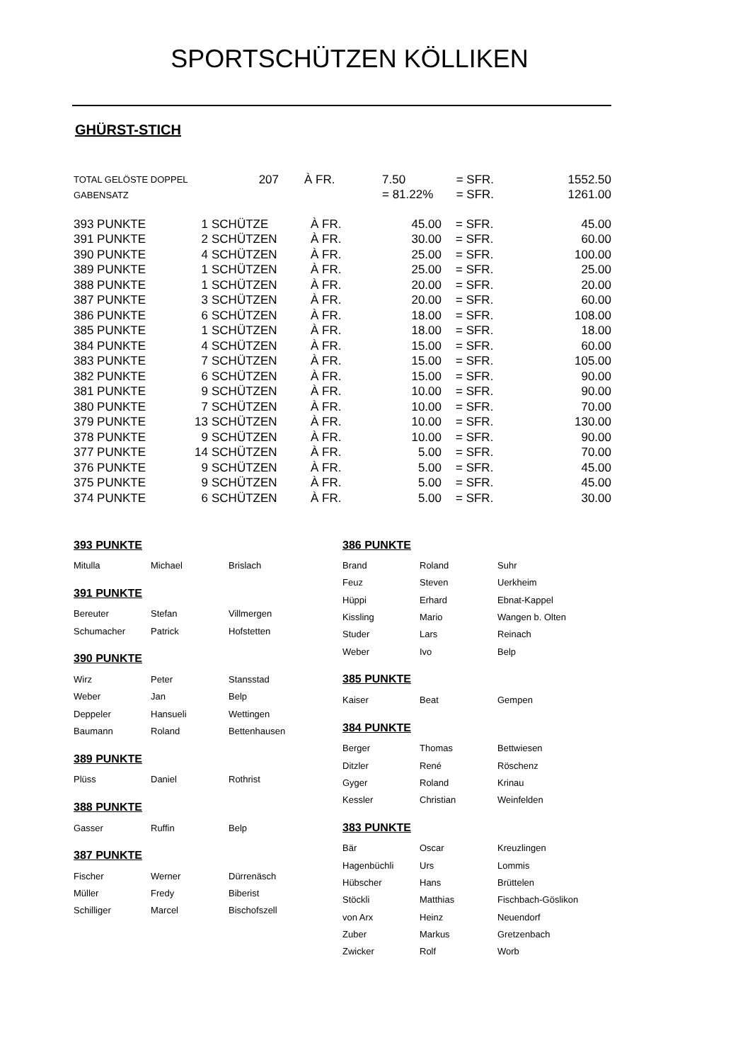SPORTSCHÜTZEN KÖLLIKEN
GHÜRST-STICH
| TOTAL GELÖSTE DOPPEL | 207 | À FR. | 7.50 | = SFR. | 1552.50 |
| GABENSATZ | | | = 81.22% | = SFR. | 1261.00 |
| 393 PUNKTE | 1 | SCHÜTZE | À FR. | 45.00 | = SFR. | 45.00 |
| 391 PUNKTE | 2 | SCHÜTZEN | À FR. | 30.00 | = SFR. | 60.00 |
| 390 PUNKTE | 4 | SCHÜTZEN | À FR. | 25.00 | = SFR. | 100.00 |
| 389 PUNKTE | 1 | SCHÜTZEN | À FR. | 25.00 | = SFR. | 25.00 |
| 388 PUNKTE | 1 | SCHÜTZEN | À FR. | 20.00 | = SFR. | 20.00 |
| 387 PUNKTE | 3 | SCHÜTZEN | À FR. | 20.00 | = SFR. | 60.00 |
| 386 PUNKTE | 6 | SCHÜTZEN | À FR. | 18.00 | = SFR. | 108.00 |
| 385 PUNKTE | 1 | SCHÜTZEN | À FR. | 18.00 | = SFR. | 18.00 |
| 384 PUNKTE | 4 | SCHÜTZEN | À FR. | 15.00 | = SFR. | 60.00 |
| 383 PUNKTE | 7 | SCHÜTZEN | À FR. | 15.00 | = SFR. | 105.00 |
| 382 PUNKTE | 6 | SCHÜTZEN | À FR. | 15.00 | = SFR. | 90.00 |
| 381 PUNKTE | 9 | SCHÜTZEN | À FR. | 10.00 | = SFR. | 90.00 |
| 380 PUNKTE | 7 | SCHÜTZEN | À FR. | 10.00 | = SFR. | 70.00 |
| 379 PUNKTE | 13 | SCHÜTZEN | À FR. | 10.00 | = SFR. | 130.00 |
| 378 PUNKTE | 9 | SCHÜTZEN | À FR. | 10.00 | = SFR. | 90.00 |
| 377 PUNKTE | 14 | SCHÜTZEN | À FR. | 5.00 | = SFR. | 70.00 |
| 376 PUNKTE | 9 | SCHÜTZEN | À FR. | 5.00 | = SFR. | 45.00 |
| 375 PUNKTE | 9 | SCHÜTZEN | À FR. | 5.00 | = SFR. | 45.00 |
| 374 PUNKTE | 6 | SCHÜTZEN | À FR. | 5.00 | = SFR. | 30.00 |
393 PUNKTE
| Mitulla | Michael | Brislach |
391 PUNKTE
| Bereuter | Stefan | Villmergen |
| Schumacher | Patrick | Hofstetten |
390 PUNKTE
| Wirz | Peter | Stansstad |
| Weber | Jan | Belp |
| Deppeler | Hansueli | Wettingen |
| Baumann | Roland | Bettenhausen |
389 PUNKTE
| Plüss | Daniel | Rothrist |
388 PUNKTE
| Gasser | Ruffin | Belp |
387 PUNKTE
| Fischer | Werner | Dürrenäsch |
| Müller | Fredy | Biberist |
| Schilliger | Marcel | Bischofszell |
386 PUNKTE
| Brand | Roland | Suhr |
| Feuz | Steven | Uerkheim |
| Hüppi | Erhard | Ebnat-Kappel |
| Kissling | Mario | Wangen b. Olten |
| Studer | Lars | Reinach |
| Weber | Ivo | Belp |
385 PUNKTE
| Kaiser | Beat | Gempen |
384 PUNKTE
| Berger | Thomas | Bettwiesen |
| Ditzler | René | Röschenz |
| Gyger | Roland | Krinau |
| Kessler | Christian | Weinfelden |
383 PUNKTE
| Bär | Oscar | Kreuzlingen |
| Hagenbüchli | Urs | Lommis |
| Hübscher | Hans | Brüttelen |
| Stöckli | Matthias | Fischbach-Göslikon |
| von Arx | Heinz | Neuendorf |
| Zuber | Markus | Gretzenbach |
| Zwicker | Rolf | Worb |